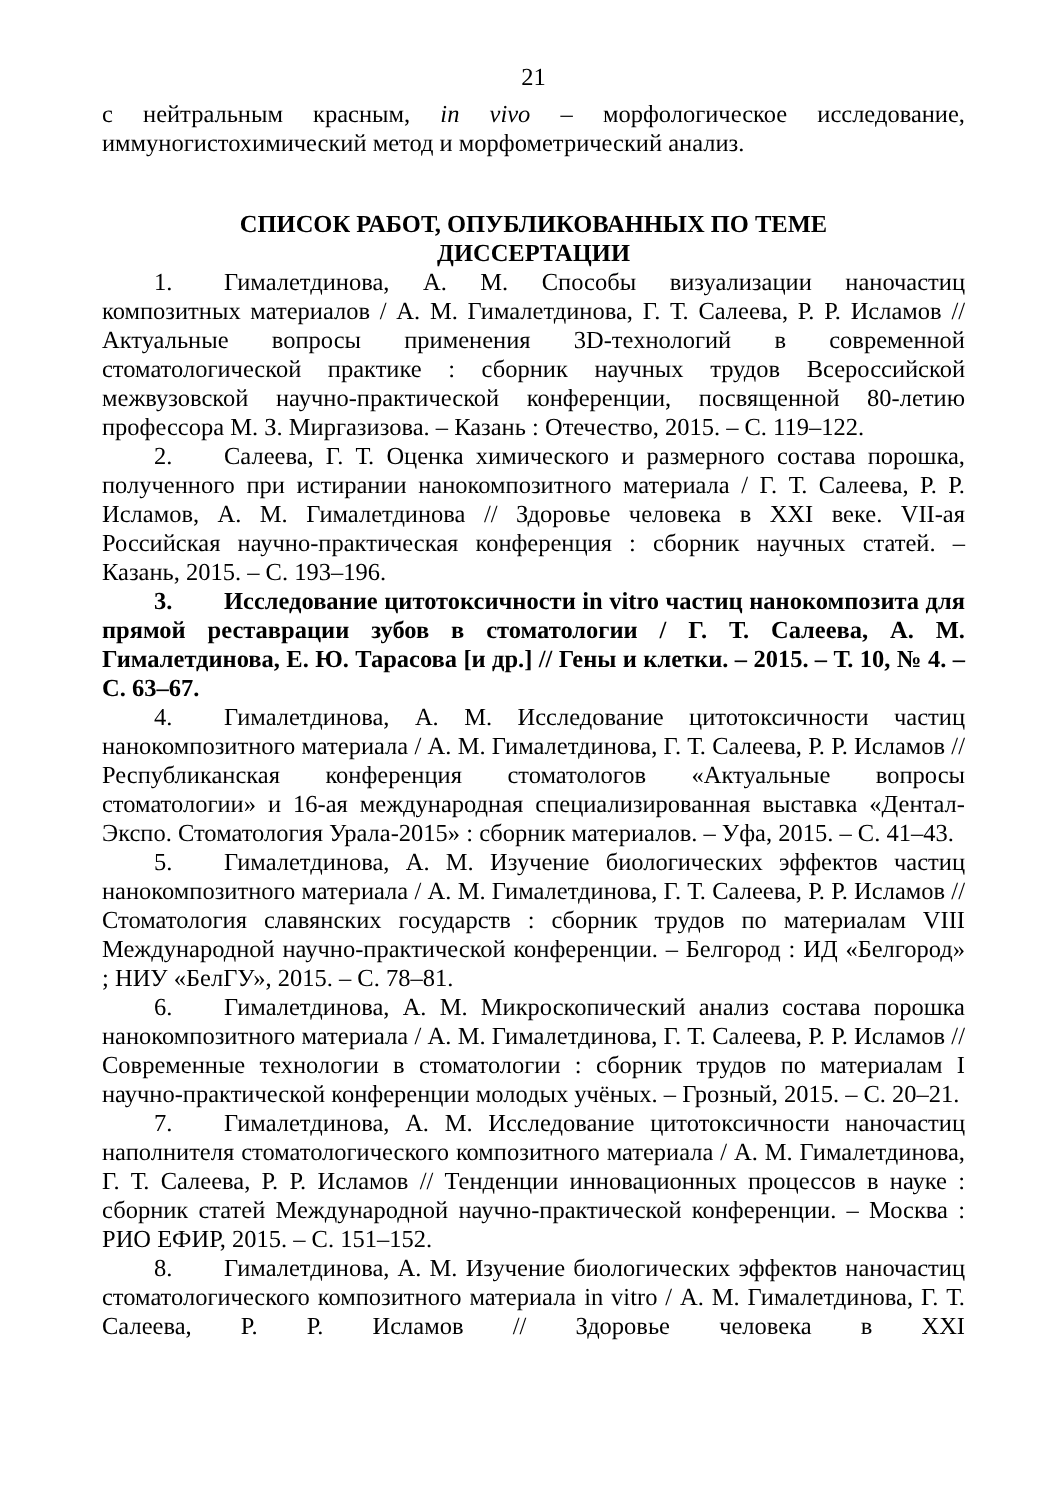21
с нейтральным красным, in vivo – морфологическое исследование, иммуногистохимический метод и морфометрический анализ.
СПИСОК РАБОТ, ОПУБЛИКОВАННЫХ ПО ТЕМЕ
ДИССЕРТАЦИИ
1. Гималетдинова, А. М. Способы визуализации наночастиц композитных материалов / А. М. Гималетдинова, Г. Т. Салеева, Р. Р. Исламов // Актуальные вопросы применения 3D-технологий в современной стоматологической практике : сборник научных трудов Всероссийской межвузовской научно-практической конференции, посвященной 80-летию профессора М. З. Миргазизова. – Казань : Отечество, 2015. – С. 119–122.
2. Салеева, Г. Т. Оценка химического и размерного состава порошка, полученного при истирании нанокомпозитного материала / Г. Т. Салеева, Р. Р. Исламов, А. М. Гималетдинова // Здоровье человека в XXI веке. VII-ая Российская научно-практическая конференция : сборник научных статей. – Казань, 2015. – С. 193–196.
3. Исследование цитотоксичности in vitro частиц нанокомпозита для прямой реставрации зубов в стоматологии / Г. Т. Салеева, А. М. Гималетдинова, Е. Ю. Тарасова [и др.] // Гены и клетки. – 2015. – Т. 10, № 4. – С. 63–67.
4. Гималетдинова, А. М. Исследование цитотоксичности частиц нанокомпозитного материала / А. М. Гималетдинова, Г. Т. Салеева, Р. Р. Исламов // Республиканская конференция стоматологов «Актуальные вопросы стоматологии» и 16-ая международная специализированная выставка «Дентал-Экспо. Стоматология Урала-2015» : сборник материалов. – Уфа, 2015. – С. 41–43.
5. Гималетдинова, А. М. Изучение биологических эффектов частиц нанокомпозитного материала / А. М. Гималетдинова, Г. Т. Салеева, Р. Р. Исламов // Стоматология славянских государств : сборник трудов по материалам VIII Международной научно-практической конференции. – Белгород : ИД «Белгород» ; НИУ «БелГУ», 2015. – С. 78–81.
6. Гималетдинова, А. М. Микроскопический анализ состава порошка нанокомпозитного материала / А. М. Гималетдинова, Г. Т. Салеева, Р. Р. Исламов // Современные технологии в стоматологии : сборник трудов по материалам I научно-практической конференции молодых учёных. – Грозный, 2015. – С. 20–21.
7. Гималетдинова, А. М. Исследование цитотоксичности наночастиц наполнителя стоматологического композитного материала / А. М. Гималетдинова, Г. Т. Салеева, Р. Р. Исламов // Тенденции инновационных процессов в науке : сборник статей Международной научно-практической конференции. – Москва : РИО ЕФИР, 2015. – С. 151–152.
8. Гималетдинова, А. М. Изучение биологических эффектов наночастиц стоматологического композитного материала in vitro / А. М. Гималетдинова, Г. Т. Салеева, Р. Р. Исламов // Здоровье человека в XXI